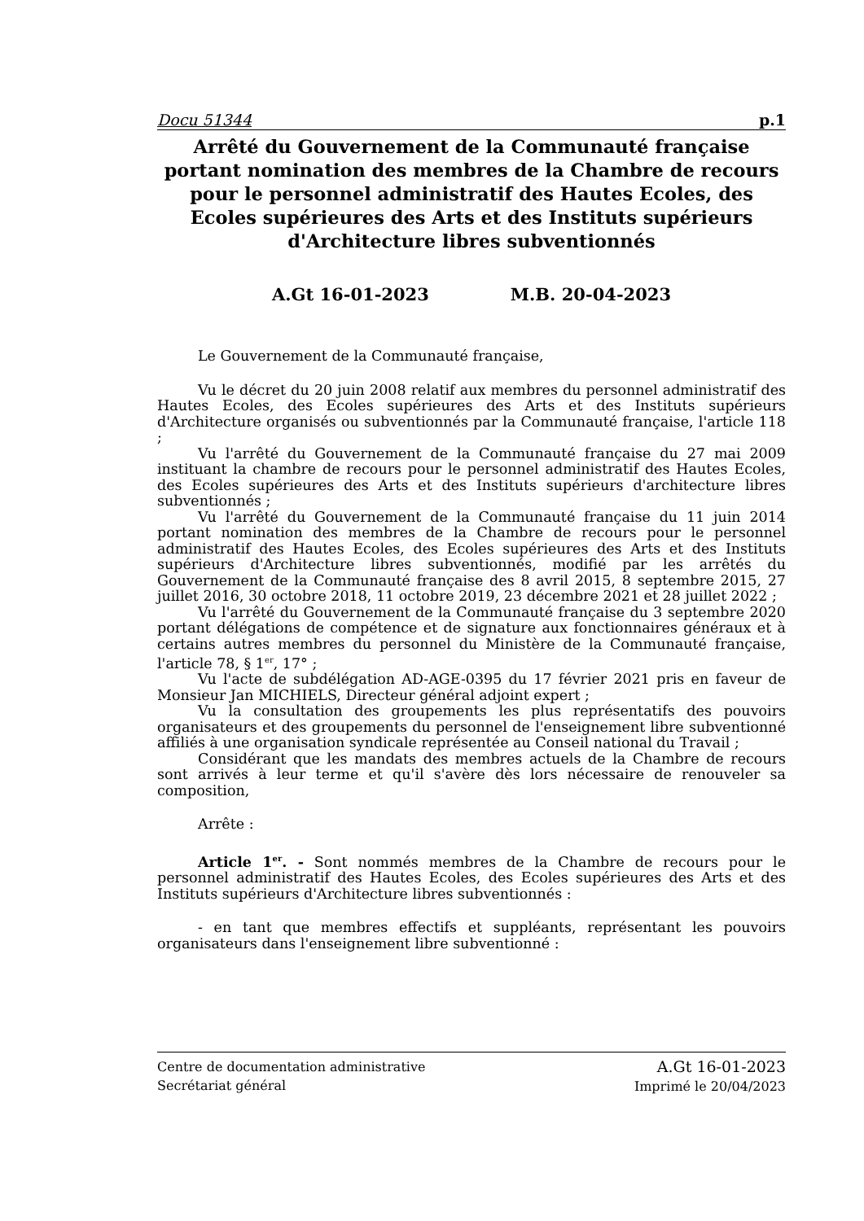Docu 51344 p.1
Arrêté du Gouvernement de la Communauté française portant nomination des membres de la Chambre de recours pour le personnel administratif des Hautes Ecoles, des Ecoles supérieures des Arts et des Instituts supérieurs d'Architecture libres subventionnés
A.Gt 16-01-2023 M.B. 20-04-2023
Le Gouvernement de la Communauté française,
Vu le décret du 20 juin 2008 relatif aux membres du personnel administratif des Hautes Ecoles, des Ecoles supérieures des Arts et des Instituts supérieurs d'Architecture organisés ou subventionnés par la Communauté française, l'article 118 ;
Vu l'arrêté du Gouvernement de la Communauté française du 27 mai 2009 instituant la chambre de recours pour le personnel administratif des Hautes Ecoles, des Ecoles supérieures des Arts et des Instituts supérieurs d'architecture libres subventionnés ;
Vu l'arrêté du Gouvernement de la Communauté française du 11 juin 2014 portant nomination des membres de la Chambre de recours pour le personnel administratif des Hautes Ecoles, des Ecoles supérieures des Arts et des Instituts supérieurs d'Architecture libres subventionnés, modifié par les arrêtés du Gouvernement de la Communauté française des 8 avril 2015, 8 septembre 2015, 27 juillet 2016, 30 octobre 2018, 11 octobre 2019, 23 décembre 2021 et 28 juillet 2022 ;
Vu l'arrêté du Gouvernement de la Communauté française du 3 septembre 2020 portant délégations de compétence et de signature aux fonctionnaires généraux et à certains autres membres du personnel du Ministère de la Communauté française, l'article 78, § 1<sup>er</sup>, 17° ;
Vu l'acte de subdélégation AD-AGE-0395 du 17 février 2021 pris en faveur de Monsieur Jan MICHIELS, Directeur général adjoint expert ;
Vu la consultation des groupements les plus représentatifs des pouvoirs organisateurs et des groupements du personnel de l'enseignement libre subventionné affiliés à une organisation syndicale représentée au Conseil national du Travail ;
Considérant que les mandats des membres actuels de la Chambre de recours sont arrivés à leur terme et qu'il s'avère dès lors nécessaire de renouveler sa composition,
Arrête :
Article 1<sup>er</sup>. - Sont nommés membres de la Chambre de recours pour le personnel administratif des Hautes Ecoles, des Ecoles supérieures des Arts et des Instituts supérieurs d'Architecture libres subventionnés :
- en tant que membres effectifs et suppléants, représentant les pouvoirs organisateurs dans l'enseignement libre subventionné :
Centre de documentation administrative
Secrétariat général
A.Gt 16-01-2023
Imprimé le 20/04/2023